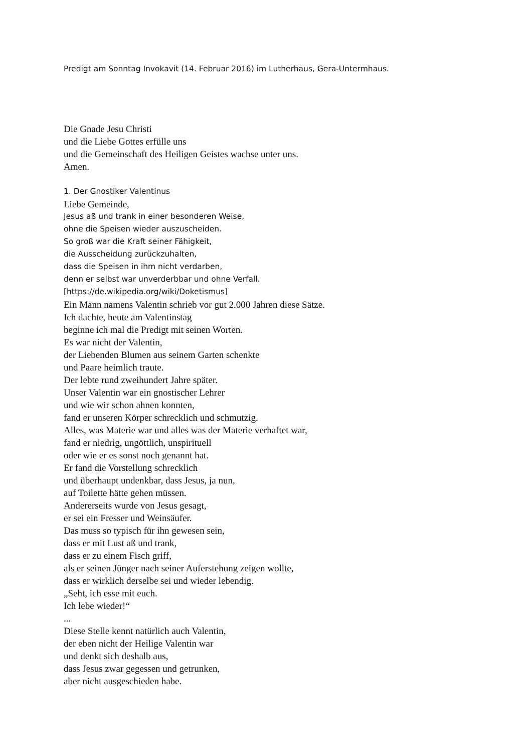Predigt am Sonntag Invokavit (14. Februar 2016) im Lutherhaus, Gera-Untermhaus.
Die Gnade Jesu Christi
und die Liebe Gottes erfülle uns
und die Gemeinschaft des Heiligen Geistes wachse unter uns.
Amen.
1. Der Gnostiker Valentinus
Liebe Gemeinde,
Jesus aß und trank in einer besonderen Weise,
ohne die Speisen wieder auszuscheiden.
So groß war die Kraft seiner Fähigkeit,
die Ausscheidung zurückzuhalten,
dass die Speisen in ihm nicht verdarben,
denn er selbst war unverderbbar und ohne Verfall.
[https://de.wikipedia.org/wiki/Doketismus]
Ein Mann namens Valentin schrieb vor gut 2.000 Jahren diese Sätze.
Ich dachte, heute am Valentinstag
beginne ich mal die Predigt mit seinen Worten.
Es war nicht der Valentin,
der Liebenden Blumen aus seinem Garten schenkte
und Paare heimlich traute.
Der lebte rund zweihundert Jahre später.
Unser Valentin war ein gnostischer Lehrer
und wie wir schon ahnen konnten,
fand er unseren Körper schrecklich und schmutzig.
Alles, was Materie war und alles was der Materie verhaftet war,
fand er niedrig, ungöttlich, unspirituell
oder wie er es sonst noch genannt hat.
Er fand die Vorstellung schrecklich
und überhaupt undenkbar, dass Jesus, ja nun,
auf Toilette hätte gehen müssen.
Andererseits wurde von Jesus gesagt,
er sei ein Fresser und Weinsäufer.
Das muss so typisch für ihn gewesen sein,
dass er mit Lust aß und trank,
dass er zu einem Fisch griff,
als er seinen Jünger nach seiner Auferstehung zeigen wollte,
dass er wirklich derselbe sei und wieder lebendig.
„Seht, ich esse mit euch.
Ich lebe wieder!“
...
Diese Stelle kennt natürlich auch Valentin,
der eben nicht der Heilige Valentin war
und denkt sich deshalb aus,
dass Jesus zwar gegessen und getrunken,
aber nicht ausgeschieden habe.